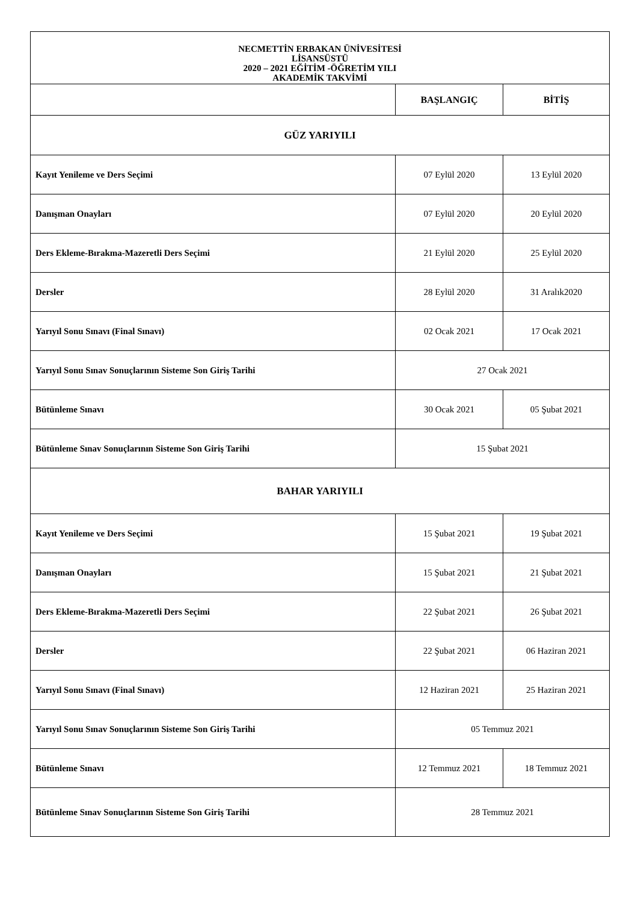| NECMETTİN ERBAKAN ÜNİVESİTESİ LİSANSÜSTÜ 2020 – 2021 EĞİTİM -ÖĞRETİM YILI AKADEMİK TAKVİMİ | | |
| | BAŞLANGIÇ | BİTİŞ |
| GÜZ YARIYILI | | |
| Kayıt Yenileme ve Ders Seçimi | 07 Eylül 2020 | 13 Eylül 2020 |
| Danışman Onayları | 07 Eylül 2020 | 20 Eylül 2020 |
| Ders Ekleme-Bırakma-Mazeretli Ders Seçimi | 21 Eylül 2020 | 25 Eylül 2020 |
| Dersler | 28 Eylül 2020 | 31 Aralık2020 |
| Yarıyıl Sonu Sınavı (Final Sınavı) | 02 Ocak 2021 | 17 Ocak 2021 |
| Yarıyıl Sonu Sınav Sonuçlarının Sisteme Son Giriş Tarihi | 27 Ocak 2021 | |
| Bütünleme Sınavı | 30 Ocak 2021 | 05 Şubat 2021 |
| Bütünleme Sınav Sonuçlarının Sisteme Son Giriş Tarihi | 15 Şubat 2021 | |
| BAHAR YARIYILI | | |
| Kayıt Yenileme ve Ders Seçimi | 15 Şubat 2021 | 19 Şubat 2021 |
| Danışman Onayları | 15 Şubat 2021 | 21 Şubat 2021 |
| Ders Ekleme-Bırakma-Mazeretli Ders Seçimi | 22 Şubat 2021 | 26 Şubat 2021 |
| Dersler | 22 Şubat 2021 | 06 Haziran 2021 |
| Yarıyıl Sonu Sınavı (Final Sınavı) | 12 Haziran 2021 | 25 Haziran 2021 |
| Yarıyıl Sonu Sınav Sonuçlarının Sisteme Son Giriş Tarihi | 05 Temmuz 2021 | |
| Bütünleme Sınavı | 12 Temmuz 2021 | 18 Temmuz 2021 |
| Bütünleme Sınav Sonuçlarının Sisteme Son Giriş Tarihi | 28 Temmuz 2021 | |